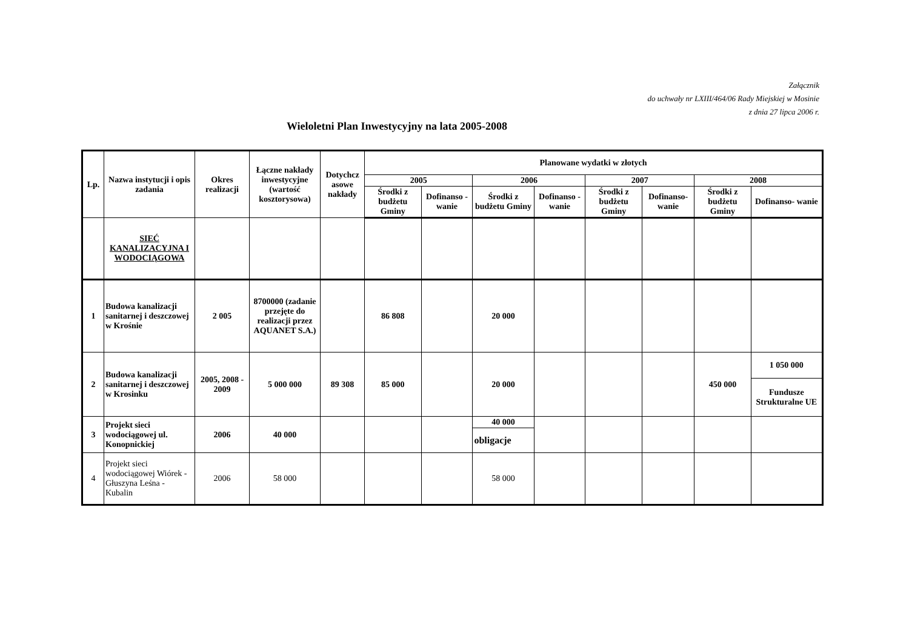Załącznik
do uchwały nr LXIII/464/06 Rady Miejskiej w Mosinie
z dnia 27 lipca 2006 r.
Wieloletni Plan Inwestycyjny na lata 2005-2008
| Lp. | Nazwa instytucji i opis zadania | Okres realizacji | Łączne nakłady inwestycyjne (wartość kosztorysowa) | Dotychcz asowe nakłady | Planowane wydatki w złotych | | | | | | | |
| --- | --- | --- | --- | --- | --- | --- | --- | --- | --- | --- | --- | --- |
| | | | | | 2005 | | 2006 | | 2007 | | 2008 | |
| | | | | | Środki z budżetu Gminy | Dofinanso - wanie | Środki z budżetu Gminy | Dofinanso - wanie | Środki z budżetu Gminy | Dofinanso- wanie | Środki z budżetu Gminy | Dofinanso- wanie |
| | SIEĆ KANALIZACYJNA I WODOCIĄGOWA | | | | | | | | | | | |
| 1 | Budowa kanalizacji sanitarnej i deszczowej w Krośnie | 2 005 | 8700000 (zadanie przejęte do realizacji przez AQUANET S.A.) | | 86 808 | | 20 000 | | | | | |
| 2 | Budowa kanalizacji sanitarnej i deszczowej w Krosinku | 2005, 2008 - 2009 | 5 000 000 | 89 308 | 85 000 | | 20 000 | | | | 450 000 | 1 050 000 |
| | | | | | | | | | | | | Fundusze Strukturalne UE |
| 3 | Projekt sieci wodociągowej ul. Konopnickiej | 2006 | 40 000 | | | | 40 000 | | | | | |
| | | | | | | | obligacje | | | | | |
| 4 | Projekt sieci wodociągowej Wiórek - Głuszyna Leśna - Kubalin | 2006 | 58 000 | | | | 58 000 | | | | | |